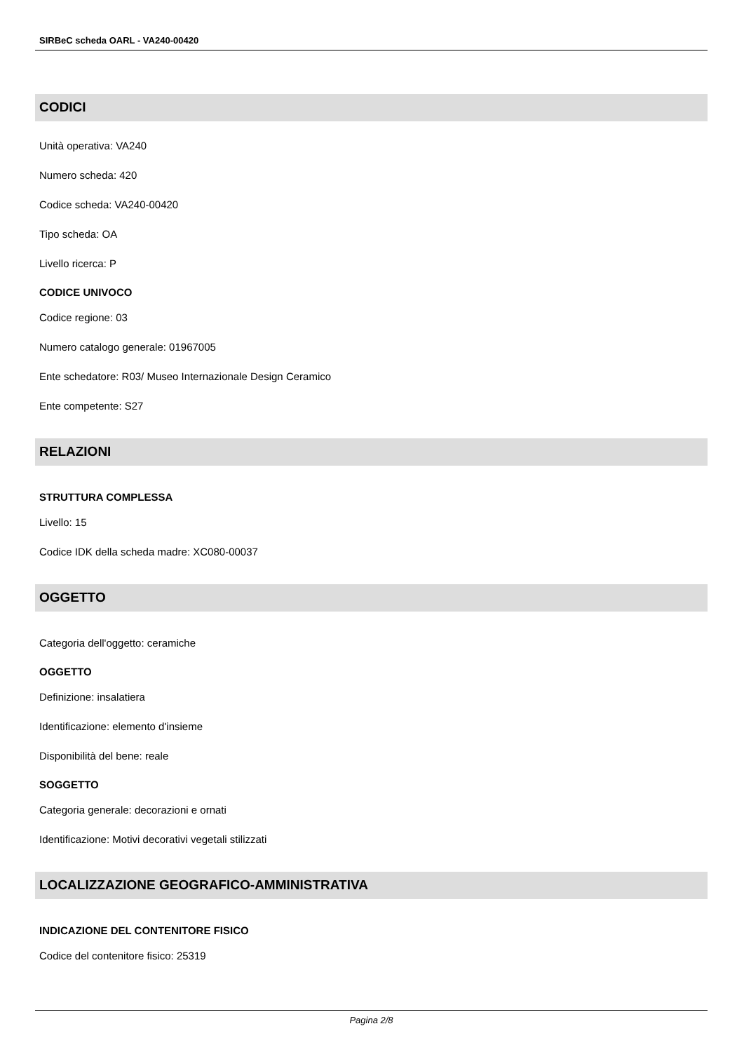SIRBeC scheda OARL - VA240-00420
CODICI
Unità operativa: VA240
Numero scheda: 420
Codice scheda: VA240-00420
Tipo scheda: OA
Livello ricerca: P
CODICE UNIVOCO
Codice regione: 03
Numero catalogo generale: 01967005
Ente schedatore: R03/ Museo Internazionale Design Ceramico
Ente competente: S27
RELAZIONI
STRUTTURA COMPLESSA
Livello: 15
Codice IDK della scheda madre: XC080-00037
OGGETTO
Categoria dell'oggetto: ceramiche
OGGETTO
Definizione: insalatiera
Identificazione: elemento d'insieme
Disponibilità del bene: reale
SOGGETTO
Categoria generale: decorazioni e ornati
Identificazione: Motivi decorativi vegetali stilizzati
LOCALIZZAZIONE GEOGRAFICO-AMMINISTRATIVA
INDICAZIONE DEL CONTENITORE FISICO
Codice del contenitore fisico: 25319
Pagina 2/8